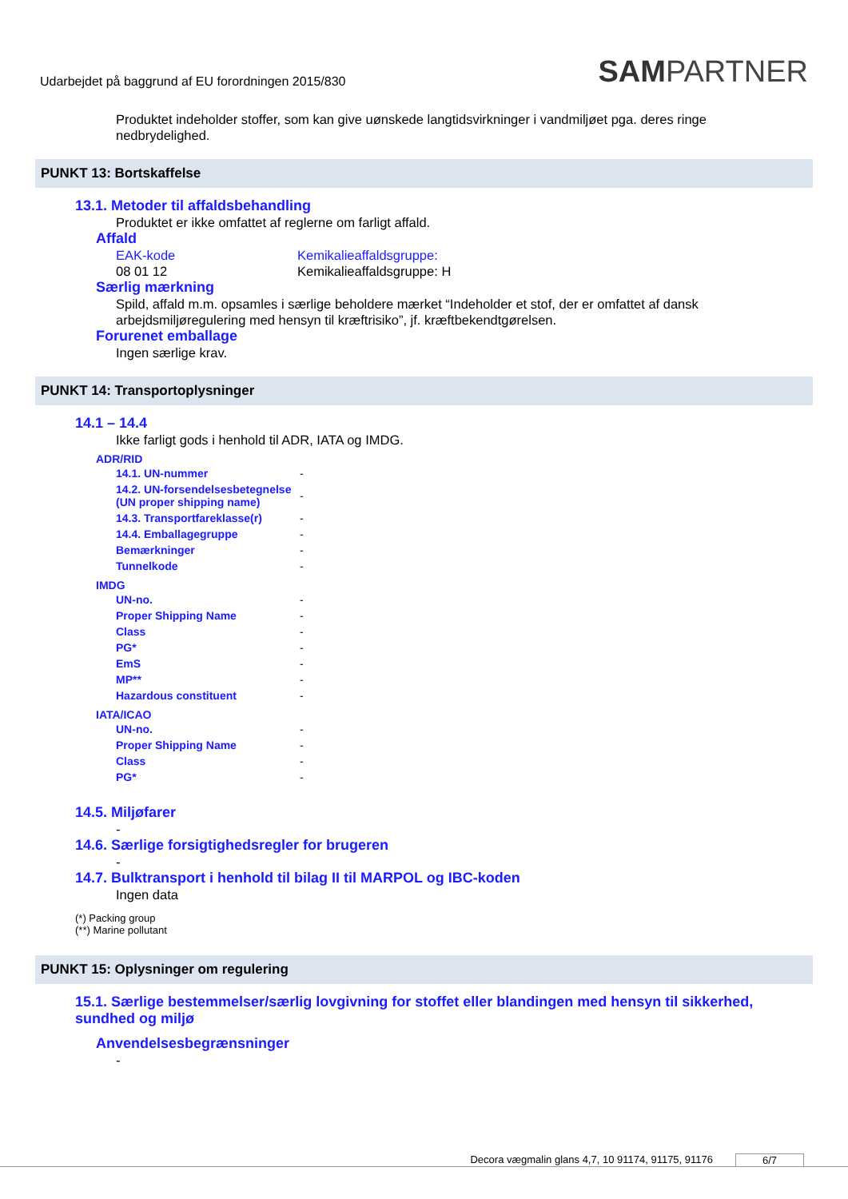Udarbejdet på baggrund af EU forordningen 2015/830
SAMPARTNER
Produktet indeholder stoffer, som kan give uønskede langtidsvirkninger i vandmiljøet pga. deres ringe nedbrydelighed.
PUNKT 13: Bortskaffelse
13.1. Metoder til affaldsbehandling
Produktet er ikke omfattet af reglerne om farligt affald.
Affald
EAK-kode
08 01 12
Kemikalieaffaldsgruppe:
Kemikalieaffaldsgruppe: H
Særlig mærkning
Spild, affald m.m. opsamles i særlige beholdere mærket “Indeholder et stof, der er omfattet af dansk arbejdsmiljøregulering med hensyn til kræftrisiko”, jf. kræftbekendtgørelsen.
Forurenet emballage
Ingen særlige krav.
PUNKT 14: Transportoplysninger
14.1 – 14.4
Ikke farligt gods i henhold til ADR, IATA og IMDG.
ADR/RID
| 14.1. UN-nummer | - |
| 14.2. UN-forsendelsesbetegnelse (UN proper shipping name) | - |
| 14.3. Transportfareklasse(r) | - |
| 14.4. Emballagegruppe | - |
| Bemærkninger | - |
| Tunnelkode | - |
IMDG
| UN-no. | - |
| Proper Shipping Name | - |
| Class | - |
| PG* | - |
| EmS | - |
| MP** | - |
| Hazardous constituent | - |
IATA/ICAO
| UN-no. | - |
| Proper Shipping Name | - |
| Class | - |
| PG* | - |
14.5. Miljøfarer
-
14.6. Særlige forsigtighedsregler for brugeren
-
14.7. Bulktransport i henhold til bilag II til MARPOL og IBC-koden
Ingen data
(*) Packing group
(**) Marine pollutant
PUNKT 15: Oplysninger om regulering
15.1. Særlige bestemmelser/særlig lovgivning for stoffet eller blandingen med hensyn til sikkerhed, sundhed og miljø
Anvendelsesbegrænsninger
-
Decora vægmalin glans 4,7, 10 91174, 91175, 91176 6/7